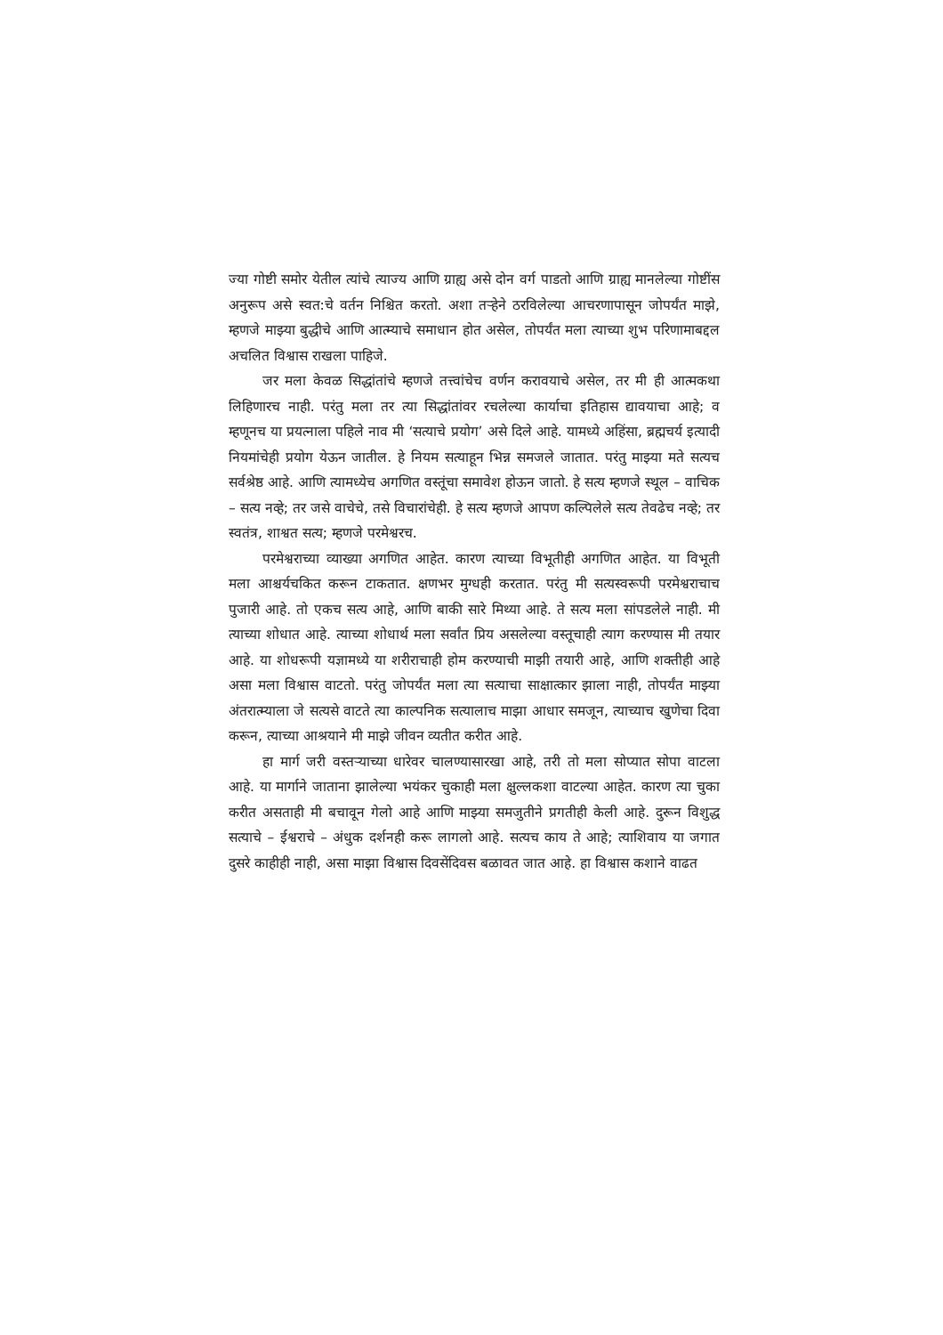ज्या गोष्टी समोर येतील त्यांचे त्याज्य आणि ग्राह्य असे दोन वर्ग पाडतो आणि ग्राह्य मानलेल्या गोष्टींस अनुरूप असे स्वत:चे वर्तन निश्चित करतो. अशा तऱ्हेने ठरविलेल्या आचरणापासून जोपर्यंत माझे, म्हणजे माझ्या बुद्धीचे आणि आत्म्याचे समाधान होत असेल, तोपर्यंत मला त्याच्या शुभ परिणामाबद्दल अचलित विश्वास राखला पाहिजे.
जर मला केवळ सिद्धांतांचे म्हणजे तत्त्वांचेच वर्णन करावयाचे असेल, तर मी ही आत्मकथा लिहिणारच नाही. परंतु मला तर त्या सिद्धांतांवर रचलेल्या कार्याचा इतिहास द्यावयाचा आहे; व म्हणूनच या प्रयत्नाला पहिले नाव मी ‘सत्याचे प्रयोग’ असे दिले आहे. यामध्ये अहिंसा, ब्रह्मचर्य इत्यादी नियमांचेही प्रयोग येऊन जातील. हे नियम सत्याहून भिन्न समजले जातात. परंतु माझ्या मते सत्यच सर्वश्रेष्ठ आहे. आणि त्यामध्येच अगणित वस्तूंचा समावेश होऊन जातो. हे सत्य म्हणजे स्थूल – वाचिक – सत्य नव्हे; तर जसे वाचेचे, तसे विचारांचेही. हे सत्य म्हणजे आपण कल्पिलेले सत्य तेवढेच नव्हे; तर स्वतंत्र, शाश्वत सत्य; म्हणजे परमेश्वरच.
परमेश्वराच्या व्याख्या अगणित आहेत. कारण त्याच्या विभूतीही अगणित आहेत. या विभूती मला आश्चर्यचकित करून टाकतात. क्षणभर मुग्धही करतात. परंतु मी सत्यस्वरूपी परमेश्वराचाच पुजारी आहे. तो एकच सत्य आहे, आणि बाकी सारे मिथ्या आहे. ते सत्य मला सांपडलेले नाही. मी त्याच्या शोधात आहे. त्याच्या शोधार्थ मला सर्वांत प्रिय असलेल्या वस्तूचाही त्याग करण्यास मी तयार आहे. या शोधरूपी यज्ञामध्ये या शरीराचाही होम करण्याची माझी तयारी आहे, आणि शक्तीही आहे असा मला विश्वास वाटतो. परंतु जोपर्यंत मला त्या सत्याचा साक्षात्कार झाला नाही, तोपर्यंत माझ्या अंतरात्म्याला जे सत्यसे वाटते त्या काल्पनिक सत्यालाच माझा आधार समजून, त्याच्याच खुणेचा दिवा करून, त्याच्या आश्रयाने मी माझे जीवन व्यतीत करीत आहे.
हा मार्ग जरी वस्तऱ्याच्या धारेवर चालण्यासारखा आहे, तरी तो मला सोप्यात सोपा वाटला आहे. या मार्गाने जाताना झालेल्या भयंकर चुकाही मला क्षुल्लकशा वाटल्या आहेत. कारण त्या चुका करीत असताही मी बचावून गेलो आहे आणि माझ्या समजुतीने प्रगतीही केली आहे. दुरून विशुद्ध सत्याचे – ईश्वराचे – अंधुक दर्शनही करू लागलो आहे. सत्यच काय ते आहे; त्याशिवाय या जगात दुसरे काहीही नाही, असा माझा विश्वास दिवसेंदिवस बळावत जात आहे. हा विश्वास कशाने वाढत